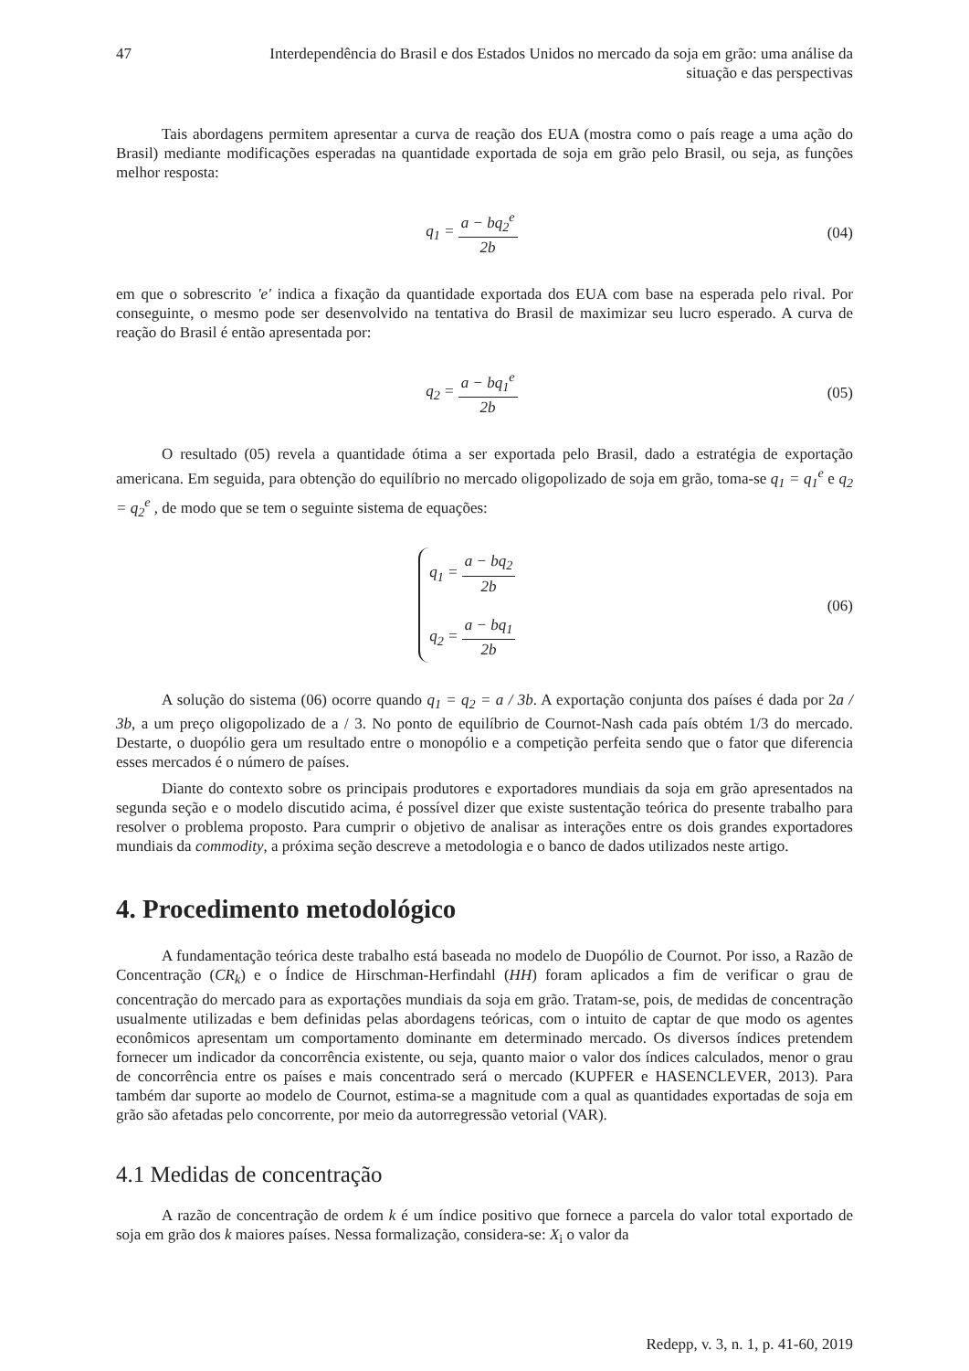47 Interdependência do Brasil e dos Estados Unidos no mercado da soja em grão: uma análise da situação e das perspectivas
Tais abordagens permitem apresentar a curva de reação dos EUA (mostra como o país reage a uma ação do Brasil) mediante modificações esperadas na quantidade exportada de soja em grão pelo Brasil, ou seja, as funções melhor resposta:
q<sub>1</sub> = a − bq<sub>2</sub><sup>e</sup> 2b (04)
em que o sobrescrito 'e' indica a fixação da quantidade exportada dos EUA com base na esperada pelo rival. Por conseguinte, o mesmo pode ser desenvolvido na tentativa do Brasil de maximizar seu lucro esperado. A curva de reação do Brasil é então apresentada por:
q<sub>2</sub> = a − bq<sub>1</sub><sup>e</sup> 2b (05)
O resultado (05) revela a quantidade ótima a ser exportada pelo Brasil, dado a estratégia de exportação americana. Em seguida, para obtenção do equilíbrio no mercado oligopolizado de soja em grão, toma-se q<sub>1</sub> = q<sub>1</sub><sup>e</sup> e q<sub>2</sub> = q<sub>2</sub><sup>e</sup> , de modo que se tem o seguinte sistema de equações:
q<sub>1</sub> = a − bq<sub>2</sub> 2b
q<sub>2</sub> = a − bq<sub>1</sub> 2b
(06)
A solução do sistema (06) ocorre quando q<sub>1</sub> = q<sub>2</sub> = a / 3b. A exportação conjunta dos países é dada por 2a / 3b, a um preço oligopolizado de a / 3. No ponto de equilíbrio de Cournot-Nash cada país obtém 1/3 do mercado. Destarte, o duopólio gera um resultado entre o monopólio e a competição perfeita sendo que o fator que diferencia esses mercados é o número de países.
Diante do contexto sobre os principais produtores e exportadores mundiais da soja em grão apresentados na segunda seção e o modelo discutido acima, é possível dizer que existe sustentação teórica do presente trabalho para resolver o problema proposto. Para cumprir o objetivo de analisar as interações entre os dois grandes exportadores mundiais da commodity, a próxima seção descreve a metodologia e o banco de dados utilizados neste artigo.
4. Procedimento metodológico
A fundamentação teórica deste trabalho está baseada no modelo de Duopólio de Cournot. Por isso, a Razão de Concentração (CR<sub>k</sub>) e o Índice de Hirschman-Herfindahl (HH) foram aplicados a fim de verificar o grau de concentração do mercado para as exportações mundiais da soja em grão. Tratam-se, pois, de medidas de concentração usualmente utilizadas e bem definidas pelas abordagens teóricas, com o intuito de captar de que modo os agentes econômicos apresentam um comportamento dominante em determinado mercado. Os diversos índices pretendem fornecer um indicador da concorrência existente, ou seja, quanto maior o valor dos índices calculados, menor o grau de concorrência entre os países e mais concentrado será o mercado (KUPFER e HASENCLEVER, 2013). Para também dar suporte ao modelo de Cournot, estima-se a magnitude com a qual as quantidades exportadas de soja em grão são afetadas pelo concorrente, por meio da autorregressão vetorial (VAR).
4.1 Medidas de concentração
A razão de concentração de ordem k é um índice positivo que fornece a parcela do valor total exportado de soja em grão dos k maiores países. Nessa formalização, considera-se: X<sub>i</sub> o valor da
Redepp, v. 3, n. 1, p. 41-60, 2019